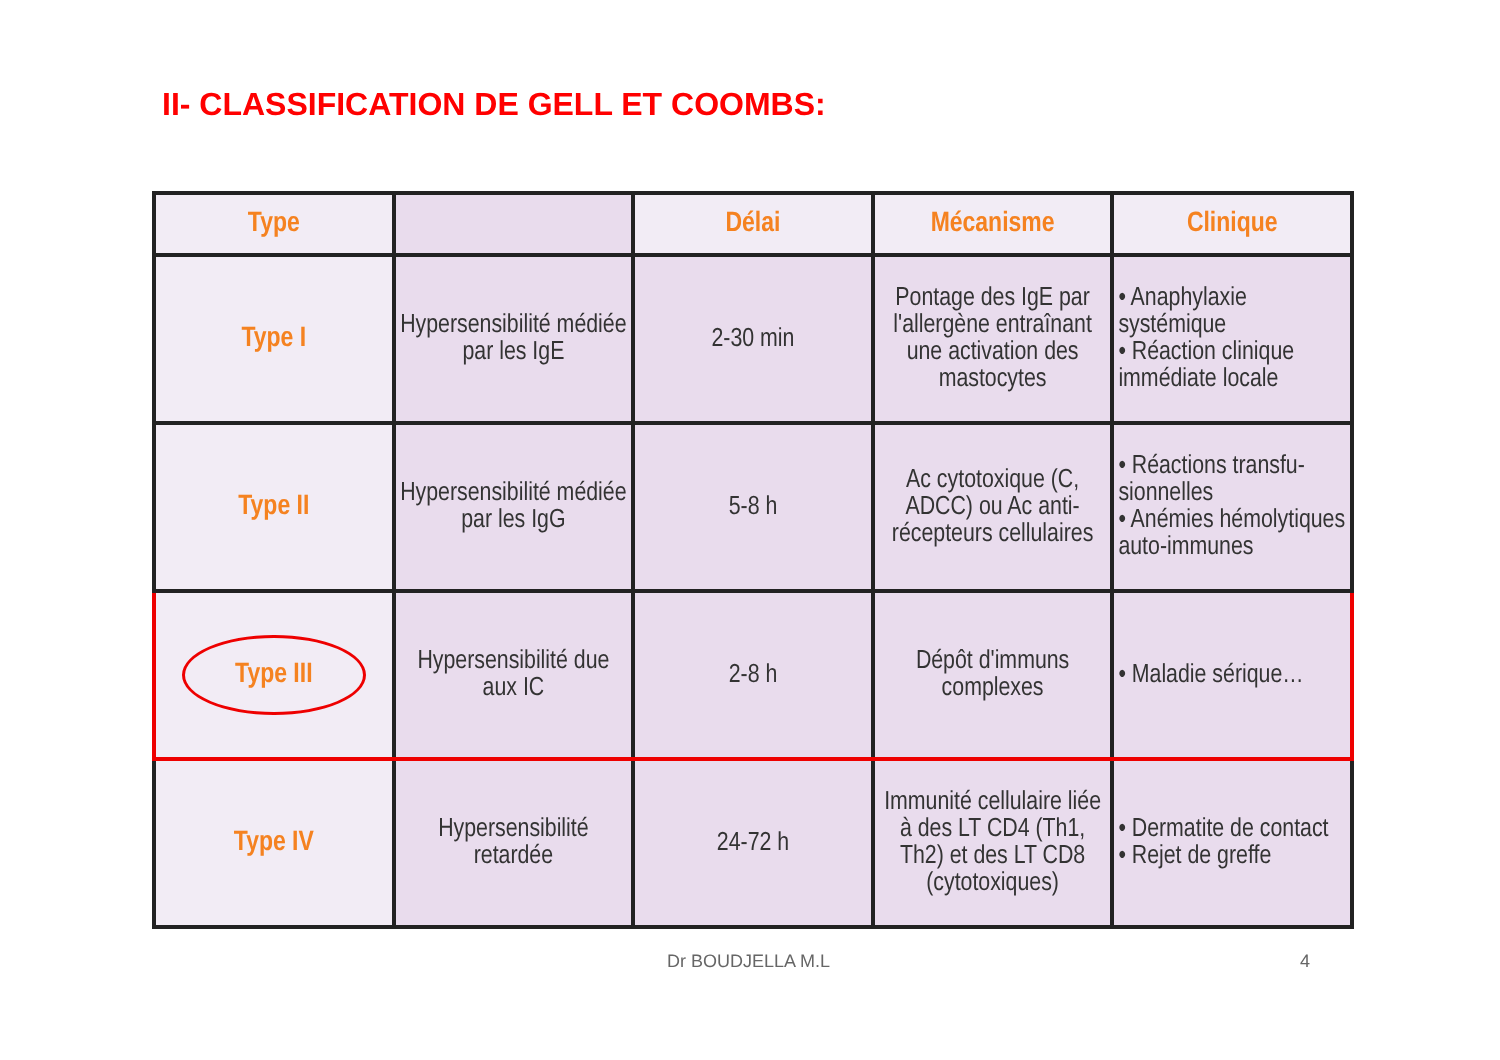II- CLASSIFICATION DE GELL ET COOMBS:
| Type | | Délai | Mécanisme | Clinique |
| --- | --- | --- | --- | --- |
| Type I | Hypersensibilité médiée par les IgE | 2-30 min | Pontage des IgE par l'allergène entraînant une activation des mastocytes | • Anaphylaxie systémique • Réaction clinique immédiate locale |
| Type II | Hypersensibilité médiée par les IgG | 5-8 h | Ac cytotoxique (C, ADCC) ou Ac anti-récepteurs cellulaires | • Réactions transfu-sionnelles • Anémies hémolytiques auto-immunes |
| Type III | Hypersensibilité due aux IC | 2-8 h | Dépôt d'immuns complexes | • Maladie sérique… |
| Type IV | Hypersensibilité retardée | 24-72 h | Immunité cellulaire liée à des LT CD4 (Th1, Th2) et des LT CD8 (cytotoxiques) | • Dermatite de contact • Rejet de greffe |
Dr BOUDJELLA M.L 4